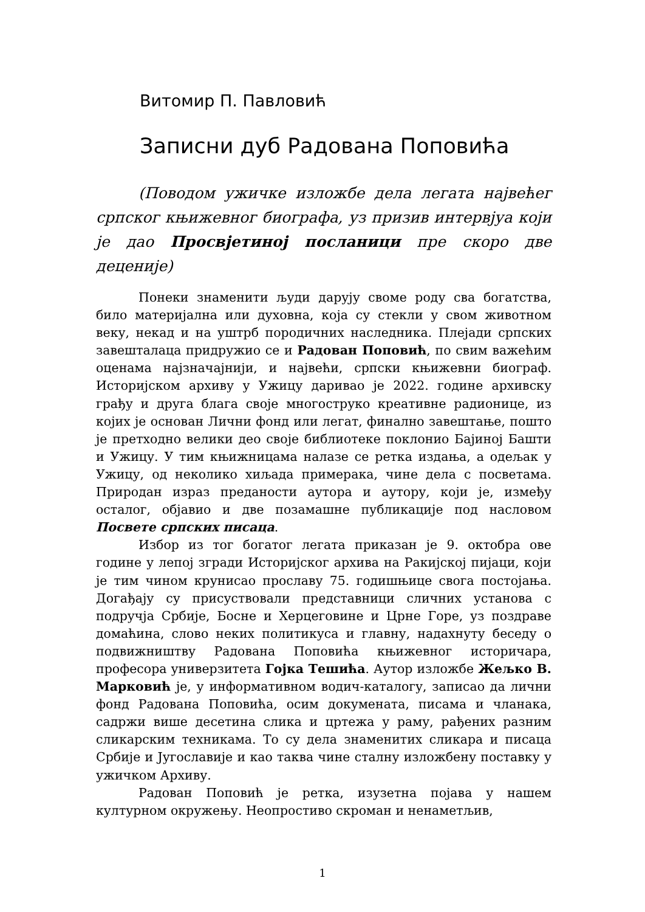Витомир П. Павловић
Записни дуб Радована Поповића
(Поводом ужичке изложбе дела легата највећег српског књижевног биографа, уз призив интервјуа који је дао Просвјетиној посланици пре скоро две деценије)
Понеки знаменити људи дарују своме роду сва богатства, било материјална или духовна, која су стекли у свом животном веку, некад и на уштрб породичних наследника. Плејади српских завешталаца придружио се и Радован Поповић, по свим важећим оценама најзначајнији, и највећи, српски књижевни биограф. Историјском архиву у Ужицу даривао је 2022. године архивску грађу и друга блага своје многоструко креативне радионице, из којих је основан Лични фонд или легат, финално завештање, пошто је претходно велики део своје библиотеке поклонио Бајиној Башти и Ужицу. У тим књижницама налазе се ретка издања, а одељак у Ужицу, од неколико хиљада примерака, чине дела с посветама. Природан израз преданости аутора и аутору, који је, између осталог, објавио и две позамашне публикације под насловом Посвете српских писаца.
Избор из тог богатог легата приказан је 9. октобра ове године у лепој згради Историјског архива на Ракијској пијаци, који је тим чином крунисао прославу 75. годишњице свога постојања. Догађају су присуствовали представници сличних установа с подручја Србије, Босне и Херцеговине и Црне Горе, уз поздраве домаћина, слово неких политикуса и главну, надахнуту беседу о подвижништву Радована Поповића књижевног историчара, професора универзитета Гојка Тешића. Аутор изложбе Жељко В. Марковић је, у информативном водич-каталогу, записао да лични фонд Радована Поповића, осим докумената, писама и чланака, садржи више десетина слика и цртежа у раму, рађених разним сликарским техникама. То су дела знаменитих сликара и писаца Србије и Југославије и као таква чине сталну изложбену поставку у ужичком Архиву.
Радован Поповић је ретка, изузетна појава у нашем културном окружењу. Неопростиво скроман и ненаметљив,
1